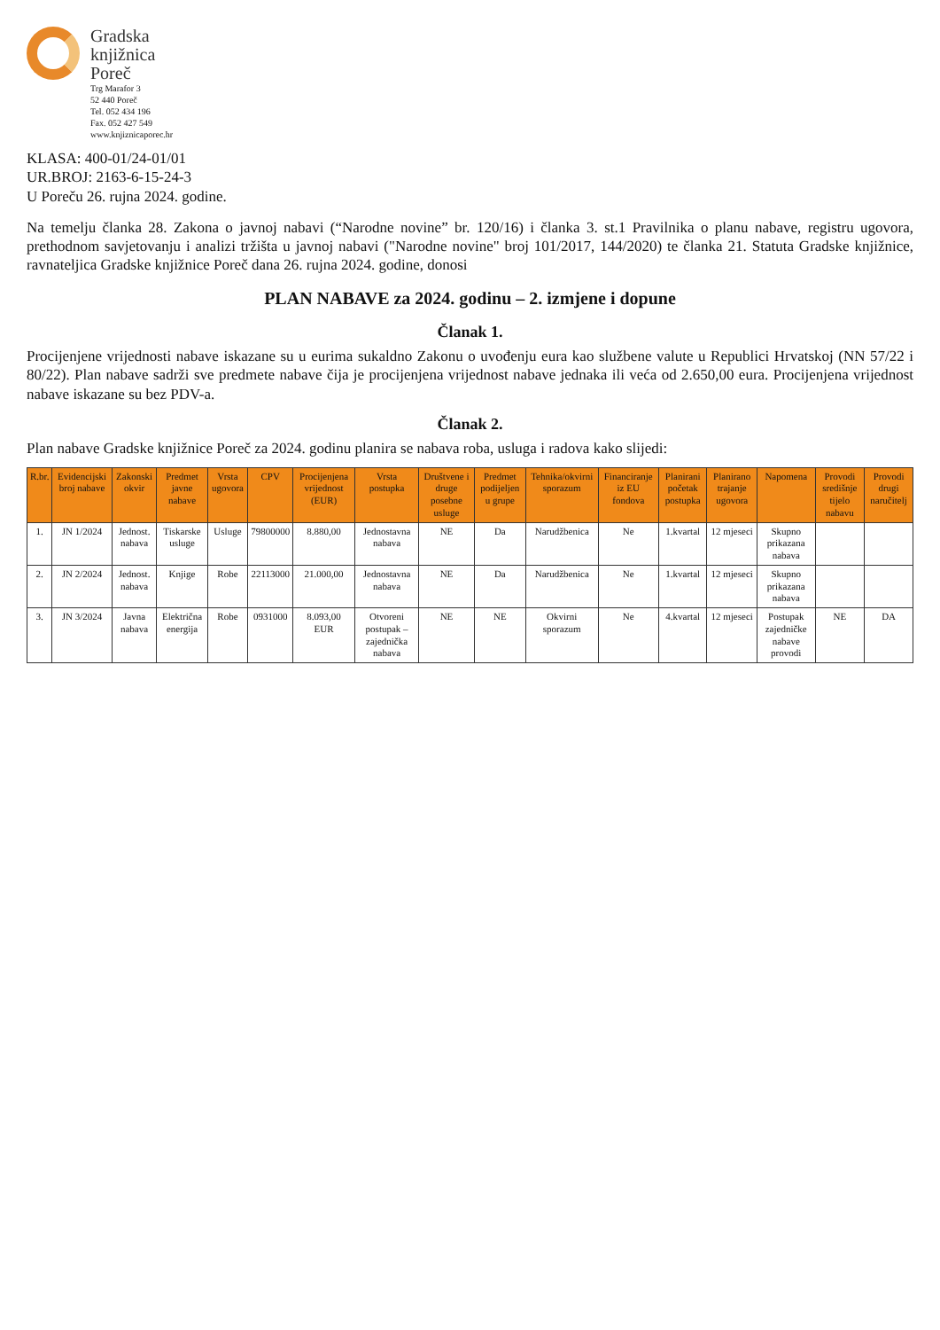Gradska
knjižnica
Poreč
Trg Marafor 3
52 440 Poreč
Tel. 052 434 196
Fax. 052 427 549
www.knjiznicaporec.hr
KLASA: 400-01/24-01/01
UR.BROJ: 2163-6-15-24-3
U Poreču 26. rujna 2024. godine.
Na temelju članka 28. Zakona o javnoj nabavi (“Narodne novine” br. 120/16) i članka 3. st.1 Pravilnika o planu nabave, registru ugovora, prethodnom savjetovanju i analizi tržišta u javnoj nabavi ("Narodne novine" broj 101/2017, 144/2020) te članka 21. Statuta Gradske knjižnice, ravnateljica Gradske knjižnice Poreč dana 26. rujna 2024. godine, donosi
PLAN NABAVE za 2024. godinu – 2. izmjene i dopune
Članak 1.
Procijenjene vrijednosti nabave iskazane su u eurima sukaldno Zakonu o uvođenju eura kao službene valute u Republici Hrvatskoj (NN 57/22 i 80/22). Plan nabave sadrži sve predmete nabave čija je procijenjena vrijednost nabave jednaka ili veća od 2.650,00 eura. Procijenjena vrijednost nabave iskazane su bez PDV-a.
Članak 2.
Plan nabave Gradske knjižnice Poreč za 2024. godinu planira se nabava roba, usluga i radova kako slijedi:
| R.br. | Evidencijski broj nabave | Zakonski okvir | Predmet javne nabave | Vrsta ugovora | CPV | Procijenjena vrijednost (EUR) | Vrsta postupka | Društvene i druge posebne usluge | Predmet podijeljen u grupe | Tehnika/okvirni sporazum | Financiranje iz EU fondova | Planirani početak postupka | Planirano trajanje ugovora | Napomena | Provodi središnje tijelo nabavu | Provodi drugi naručitelj |
| --- | --- | --- | --- | --- | --- | --- | --- | --- | --- | --- | --- | --- | --- | --- | --- | --- |
| 1. | JN 1/2024 | Jednost. nabava | Tiskarske usluge | Usluge | 79800000 | 8.880,00 | Jednostavna nabava | NE | Da | Narudžbenica | Ne | 1.kvartal | 12 mjeseci | Skupno prikazana nabava | | |
| 2. | JN 2/2024 | Jednost. nabava | Knjige | Robe | 22113000 | 21.000,00 | Jednostavna nabava | NE | Da | Narudžbenica | Ne | 1.kvartal | 12 mjeseci | Skupno prikazana nabava | | |
| 3. | JN 3/2024 | Javna nabava | Električna energija | Robe | 0931000 | 8.093,00 EUR | Otvoreni postupak – zajednička nabava | NE | NE | Okvirni sporazum | Ne | 4.kvartal | 12 mjeseci | Postupak zajedničke nabave provodi | NE | DA |